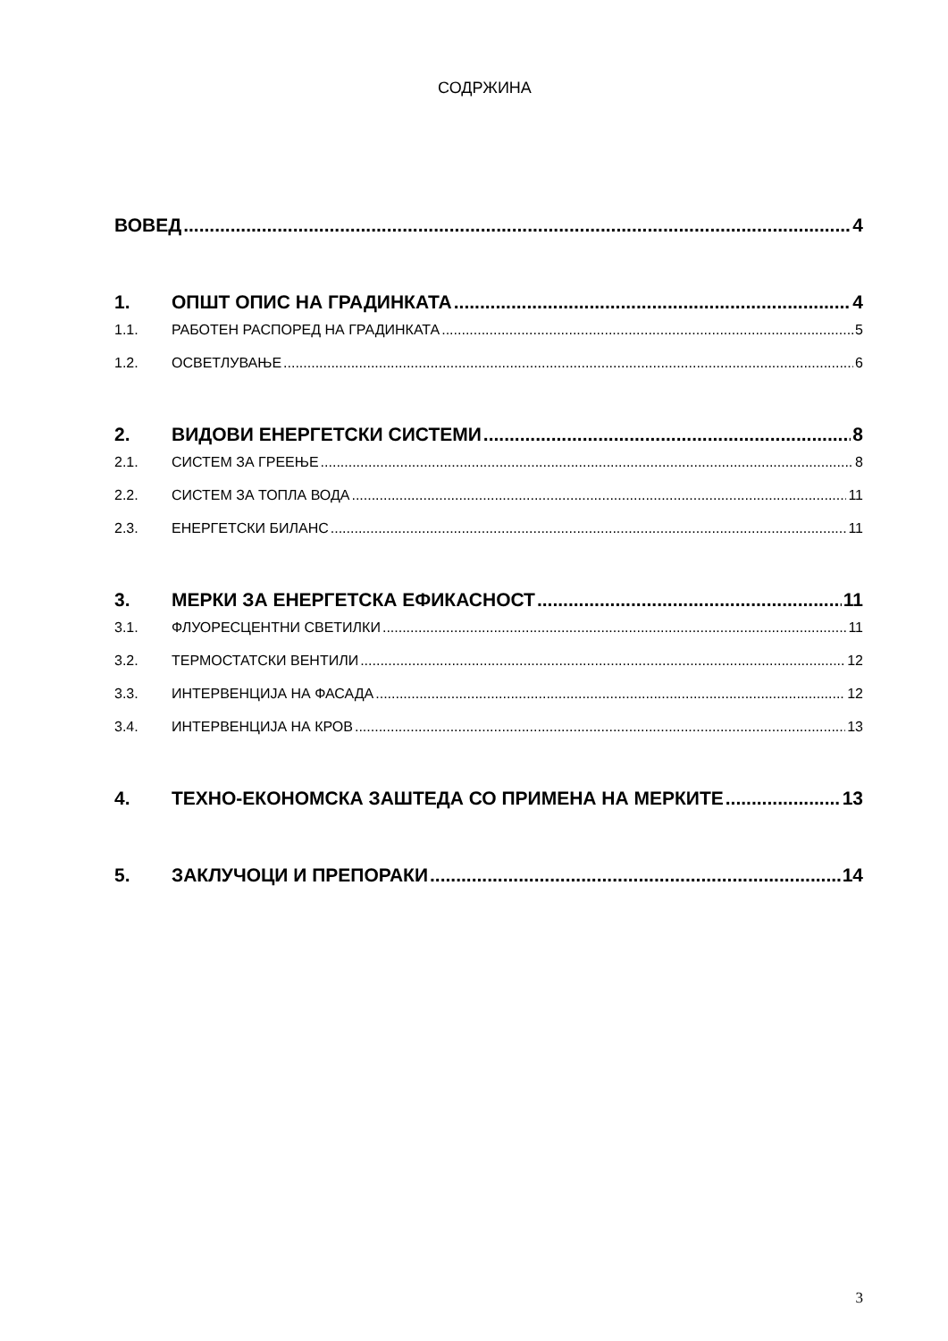СОДРЖИНА
ВОВЕД 4
1. ОПШТ ОПИС НА ГРАДИНКАТА 4
1.1. РАБОТЕН РАСПОРЕД НА ГРАДИНКАТА 5
1.2. ОСВЕТЛУВАЊЕ 6
2. ВИДОВИ ЕНЕРГЕТСКИ СИСТЕМИ 8
2.1. СИСТЕМ ЗА ГРЕЕЊЕ 8
2.2. СИСТЕМ ЗА ТОПЛА ВОДА 11
2.3. ЕНЕРГЕТСКИ БИЛАНС 11
3. МЕРКИ ЗА ЕНЕРГЕТСКА ЕФИКАСНОСТ 11
3.1. ФЛУОРЕСЦЕНТНИ СВЕТИЛКИ 11
3.2. ТЕРМОСТАТСКИ ВЕНТИЛИ 12
3.3. ИНТЕРВЕНЦИЈА НА ФАСАДА 12
3.4. ИНТЕРВЕНЦИЈА НА КРОВ 13
4. ТЕХНО-ЕКОНОМСКА ЗАШТЕДА СО ПРИМЕНА НА МЕРКИТЕ 13
5. ЗАКЛУЧОЦИ И ПРЕПОРАКИ 14
3